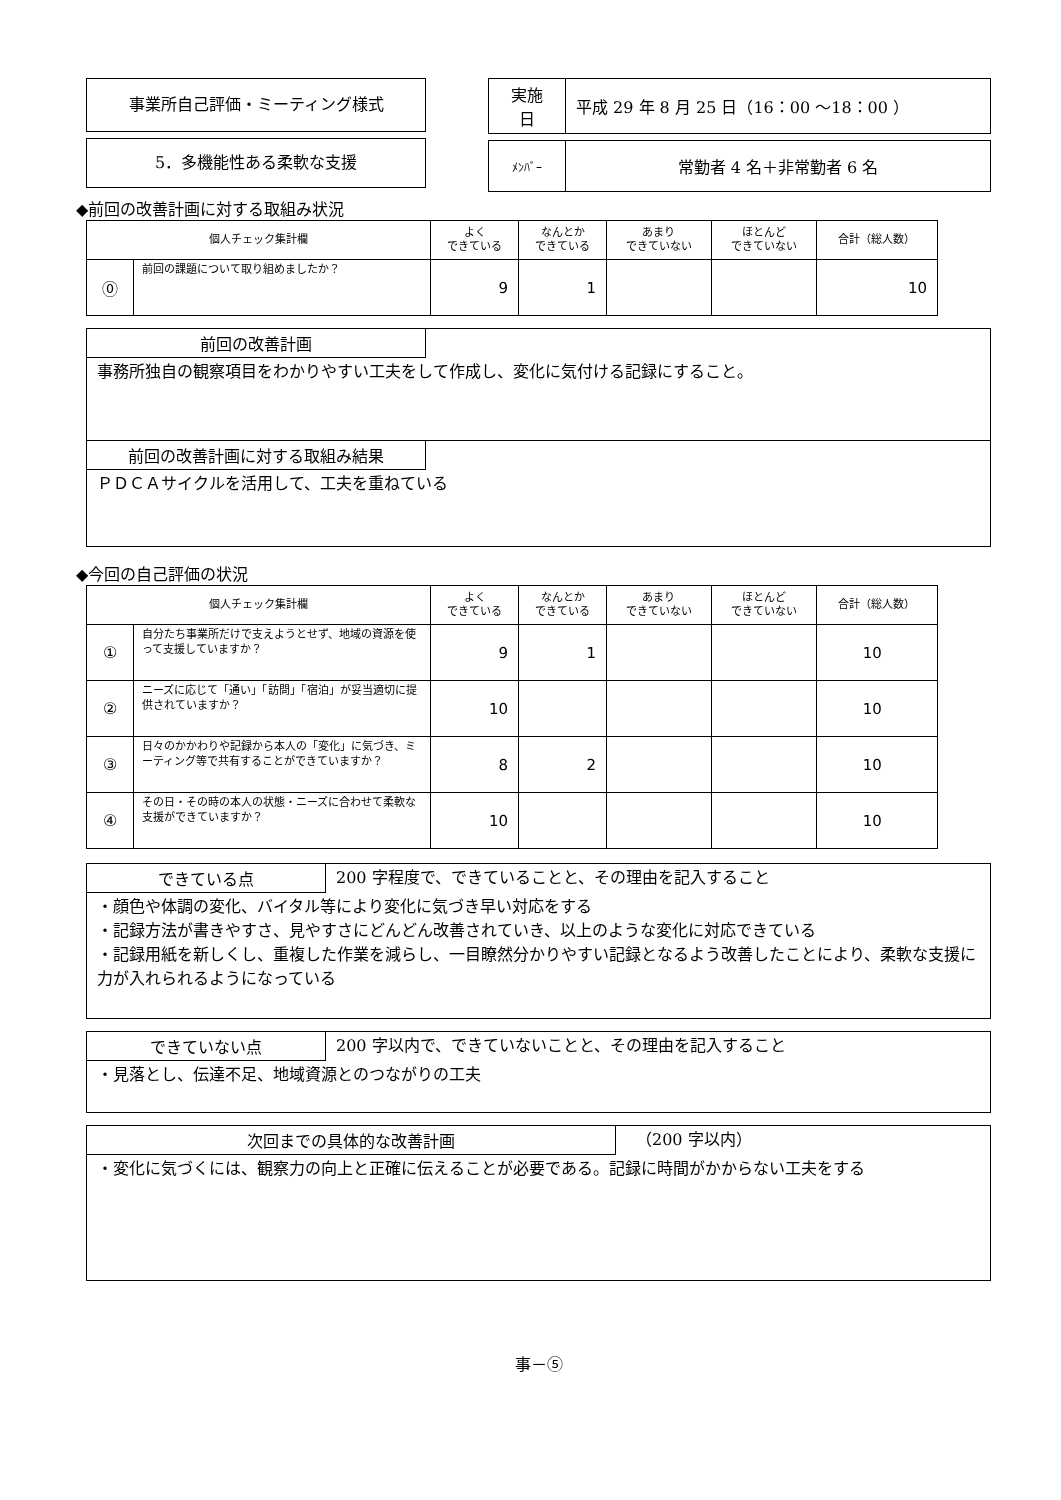事業所自己評価・ミーティング様式
5．多機能性ある柔軟な支援
| 実施 日 | 平成 29 年 8 月 25 日（16：00 ～18：00 ） |
| ﾒﾝﾊﾞｰ | 常勤者 4 名＋非常勤者 6 名 |
◆前回の改善計画に対する取組み状況
| 個人チェック集計欄 | | よく できている | なんとか できている | あまり できていない | ほとんど できていない | 合計（総人数） |
| --- | --- | --- | --- | --- | --- | --- |
| ⓪ | 前回の課題について取り組めましたか？ | 9 | 1 | | | 10 |
前回の改善計画
事務所独自の観察項目をわかりやすい工夫をして作成し、変化に気付ける記録にすること。
前回の改善計画に対する取組み結果
ＰＤＣＡサイクルを活用して、工夫を重ねている
◆今回の自己評価の状況
| 個人チェック集計欄 | | よく できている | なんとか できている | あまり できていない | ほとんど できていない | 合計（総人数） |
| --- | --- | --- | --- | --- | --- | --- |
| ① | 自分たち事業所だけで支えようとせず、地域の資源を使って支援していますか？ | 9 | 1 | | | 10 |
| ② | ニーズに応じて「通い」「訪問」「宿泊」が妥当適切に提供されていますか？ | 10 | | | | 10 |
| ③ | 日々のかかわりや記録から本人の「変化」に気づき、ミーティング等で共有することができていますか？ | 8 | 2 | | | 10 |
| ④ | その日・その時の本人の状態・ニーズに合わせて柔軟な支援ができていますか？ | 10 | | | | 10 |
できている点 200 字程度で、できていることと、その理由を記入すること
・顔色や体調の変化、バイタル等により変化に気づき早い対応をする
・記録方法が書きやすさ、見やすさにどんどん改善されていき、以上のような変化に対応できている
・記録用紙を新しくし、重複した作業を減らし、一目瞭然分かりやすい記録となるよう改善したことにより、柔軟な支援に力が入れられるようになっている
できていない点 200 字以内で、できていないことと、その理由を記入すること
・見落とし、伝達不足、地域資源とのつながりの工夫
次回までの具体的な改善計画 （200 字以内）
・変化に気づくには、観察力の向上と正確に伝えることが必要である。記録に時間がかからない工夫をする
事－⑤